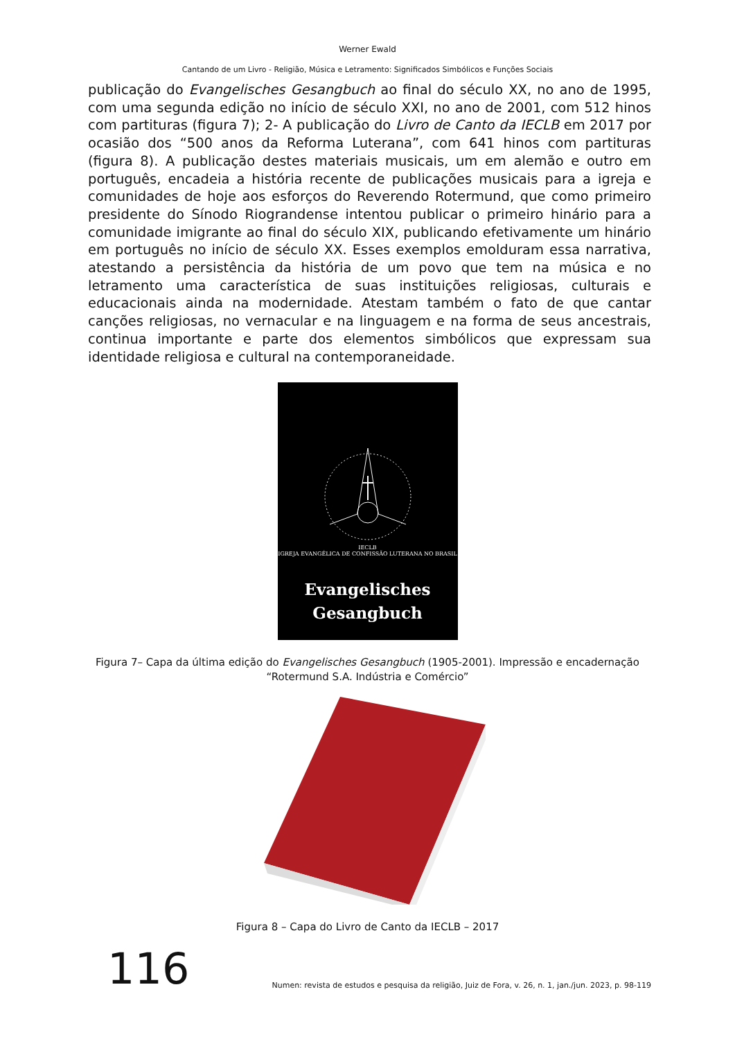Werner Ewald
Cantando de um Livro - Religião, Música e Letramento: Significados Simbólicos e Funções Sociais
publicação do Evangelisches Gesangbuch ao final do século XX, no ano de 1995, com uma segunda edição no início de século XXI, no ano de 2001, com 512 hinos com partituras (figura 7); 2- A publicação do Livro de Canto da IECLB em 2017 por ocasião dos “500 anos da Reforma Luterana”, com 641 hinos com partituras (figura 8). A publicação destes materiais musicais, um em alemão e outro em português, encadeia a história recente de publicações musicais para a igreja e comunidades de hoje aos esforços do Reverendo Rotermund, que como primeiro presidente do Sínodo Riograndense intentou publicar o primeiro hinário para a comunidade imigrante ao final do século XIX, publicando efetivamente um hinário em português no início de século XX. Esses exemplos emolduram essa narrativa, atestando a persistência da história de um povo que tem na música e no letramento uma característica de suas instituições religiosas, culturais e educacionais ainda na modernidade. Atestam também o fato de que cantar canções religiosas, no vernacular e na linguagem e na forma de seus ancestrais, continua importante e parte dos elementos simbólicos que expressam sua identidade religiosa e cultural na contemporaneidade.
IECLB
IGREJA EVANGÉLICA DE CONFISSÃO LUTERANA NO BRASIL
Evangelisches
Gesangbuch
Figura 7– Capa da última edição do Evangelisches Gesangbuch (1905-2001). Impressão e encadernação
“Rotermund S.A. Indústria e Comércio”
Figura 8 – Capa do Livro de Canto da IECLB – 2017
116
Numen: revista de estudos e pesquisa da religião, Juiz de Fora, v. 26, n. 1, jan./jun. 2023, p. 98-119